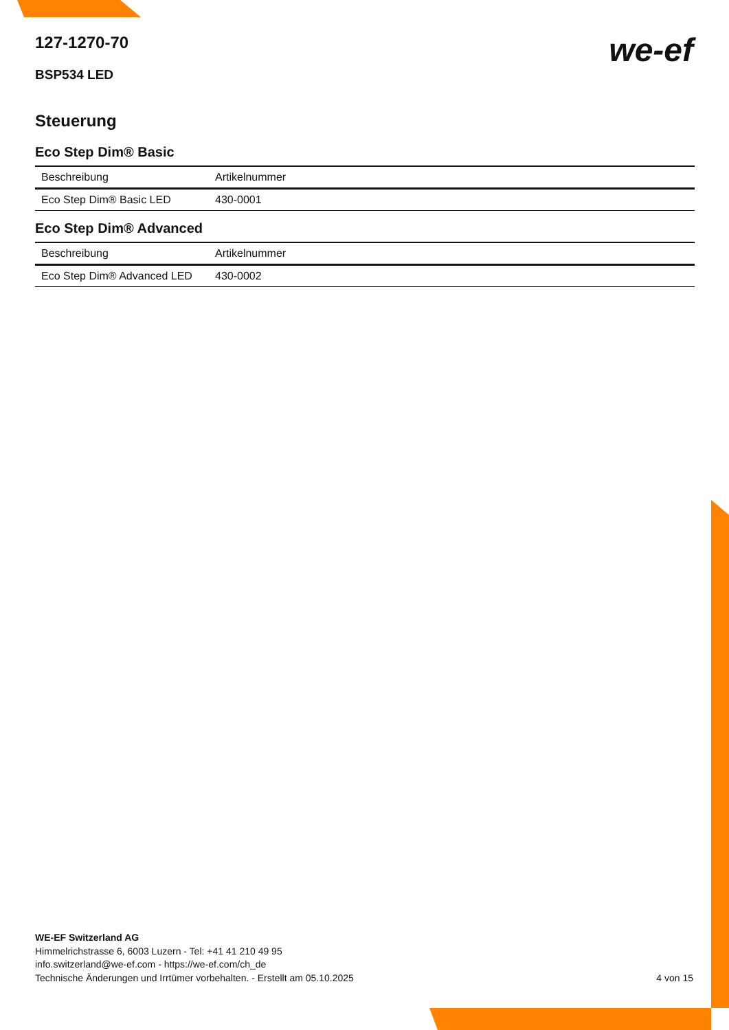we-ef
127-1270-70
BSP534 LED
Steuerung
Eco Step Dim® Basic
| Beschreibung | Artikelnummer |
| --- | --- |
| Eco Step Dim® Basic LED | 430-0001 |
Eco Step Dim® Advanced
| Beschreibung | Artikelnummer |
| --- | --- |
| Eco Step Dim® Advanced LED | 430-0002 |
WE-EF Switzerland AG
Himmelrichstrasse 6, 6003 Luzern - Tel: +41 41 210 49 95
info.switzerland@we-ef.com - https://we-ef.com/ch_de
Technische Änderungen und Irrtümer vorbehalten. - Erstellt am 05.10.2025
4 von 15